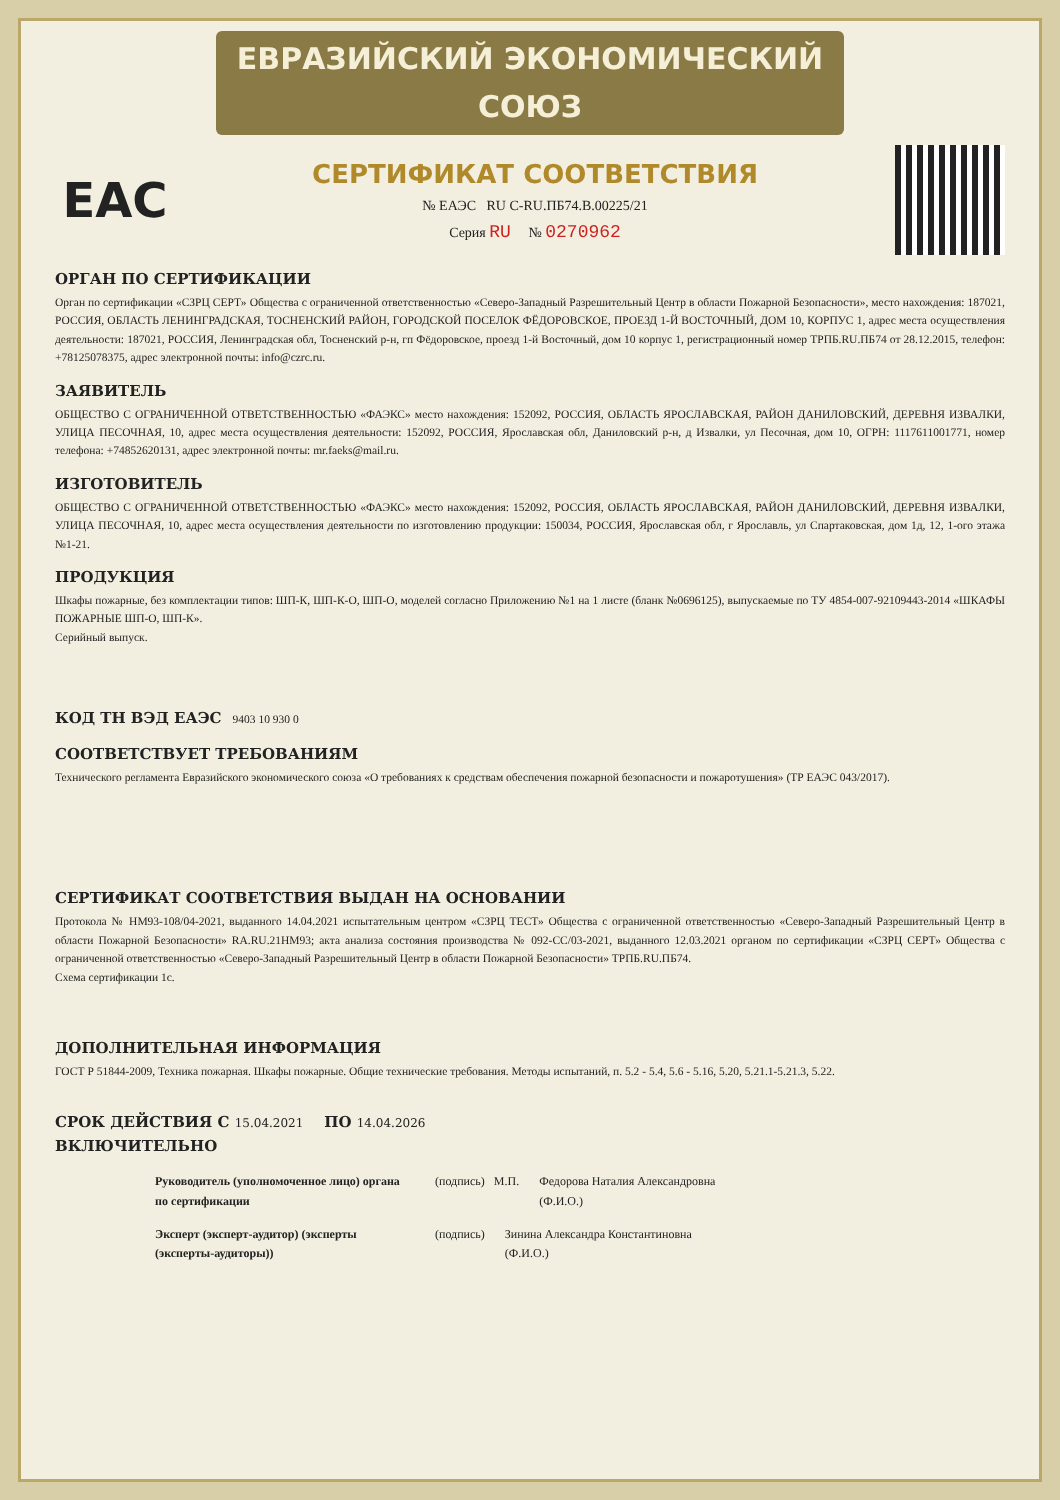ЕВРАЗИЙСКИЙ ЭКОНОМИЧЕСКИЙ СОЮЗ
EAC
СЕРТИФИКАТ СООТВЕТСТВИЯ
№ ЕАЭС RU C-RU.ПБ74.В.00225/21
Серия RU № 0270962
ОРГАН ПО СЕРТИФИКАЦИИ
Орган по сертификации «СЗРЦ СЕРТ» Общества с ограниченной ответственностью «Северо-Западный Разрешительный Центр в области Пожарной Безопасности», место нахождения: 187021, РОССИЯ, ОБЛАСТЬ ЛЕНИНГРАДСКАЯ, ТОСНЕНСКИЙ РАЙОН, ГОРОДСКОЙ ПОСЕЛОК ФЁДОРОВСКОЕ, ПРОЕЗД 1-Й ВОСТОЧНЫЙ, ДОМ 10, КОРПУС 1, адрес места осуществления деятельности: 187021, РОССИЯ, Ленинградская обл, Тосненский р-н, гп Фёдоровское, проезд 1-й Восточный, дом 10 корпус 1, регистрационный номер ТРПБ.RU.ПБ74 от 28.12.2015, телефон: +78125078375, адрес электронной почты: info@czrc.ru.
ЗАЯВИТЕЛЬ
ОБЩЕСТВО С ОГРАНИЧЕННОЙ ОТВЕТСТВЕННОСТЬЮ «ФАЭКС» место нахождения: 152092, РОССИЯ, ОБЛАСТЬ ЯРОСЛАВСКАЯ, РАЙОН ДАНИЛОВСКИЙ, ДЕРЕВНЯ ИЗВАЛКИ, УЛИЦА ПЕСОЧНАЯ, 10, адрес места осуществления деятельности: 152092, РОССИЯ, Ярославская обл, Даниловский р-н, д Извалки, ул Песочная, дом 10, ОГРН: 1117611001771, номер телефона: +74852620131, адрес электронной почты: mr.faeks@mail.ru.
ИЗГОТОВИТЕЛЬ
ОБЩЕСТВО С ОГРАНИЧЕННОЙ ОТВЕТСТВЕННОСТЬЮ «ФАЭКС» место нахождения: 152092, РОССИЯ, ОБЛАСТЬ ЯРОСЛАВСКАЯ, РАЙОН ДАНИЛОВСКИЙ, ДЕРЕВНЯ ИЗВАЛКИ, УЛИЦА ПЕСОЧНАЯ, 10, адрес места осуществления деятельности по изготовлению продукции: 150034, РОССИЯ, Ярославская обл, г Ярославль, ул Спартаковская, дом 1д, 12, 1-ого этажа №1-21.
ПРОДУКЦИЯ
Шкафы пожарные, без комплектации типов: ШП-К, ШП-К-О, ШП-О, моделей согласно Приложению №1 на 1 листе (бланк №0696125), выпускаемые по ТУ 4854-007-92109443-2014 «ШКАФЫ ПОЖАРНЫЕ ШП-О, ШП-К».
Серийный выпуск.
КОД ТН ВЭД ЕАЭС 9403 10 930 0
СООТВЕТСТВУЕТ ТРЕБОВАНИЯМ
Технического регламента Евразийского экономического союза «О требованиях к средствам обеспечения пожарной безопасности и пожаротушения» (ТР ЕАЭС 043/2017).
СЕРТИФИКАТ СООТВЕТСТВИЯ ВЫДАН НА ОСНОВАНИИ
Протокола № НМ93-108/04-2021, выданного 14.04.2021 испытательным центром «СЗРЦ ТЕСТ» Общества с ограниченной ответственностью «Северо-Западный Разрешительный Центр в области Пожарной Безопасности» RA.RU.21НМ93; акта анализа состояния производства № 092-СС/03-2021, выданного 12.03.2021 органом по сертификации «СЗРЦ СЕРТ» Общества с ограниченной ответственностью «Северо-Западный Разрешительный Центр в области Пожарной Безопасности» ТРПБ.RU.ПБ74.
Схема сертификации 1с.
ДОПОЛНИТЕЛЬНАЯ ИНФОРМАЦИЯ
ГОСТ Р 51844-2009, Техника пожарная. Шкафы пожарные. Общие технические требования. Методы испытаний, п. 5.2 - 5.4, 5.6 - 5.16, 5.20, 5.21.1-5.21.3, 5.22.
СРОК ДЕЙСТВИЯ С 15.04.2021 ПО 14.04.2026
ВКЛЮЧИТЕЛЬНО
Руководитель (уполномоченное лицо) органа по сертификации
(подпись) М.П. Федорова Наталия Александровна
(Ф.И.О.)
Эксперт (эксперт-аудитор) (эксперты (эксперты-аудиторы))
(подпись) Зинина Александра Константиновна
(Ф.И.О.)